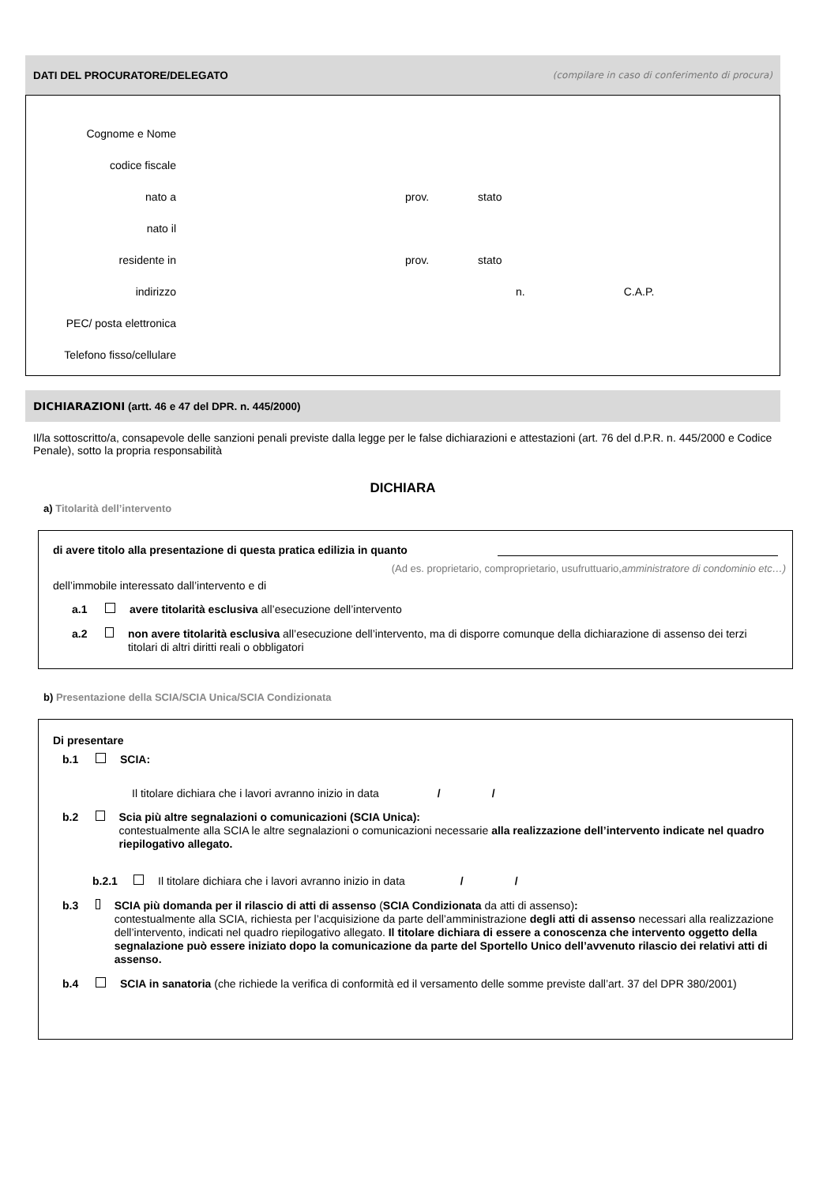DATI DEL PROCURATORE/DELEGATO (compilare in caso di conferimento di procura)
Cognome e Nome
codice fiscale
nato a prov. stato
nato il
residente in prov. stato
indirizzo n. C.A.P.
PEC/ posta elettronica
Telefono fisso/cellulare
DICHIARAZIONI (artt. 46 e 47 del DPR. n. 445/2000)
Il/la sottoscritto/a, consapevole delle sanzioni penali previste dalla legge per le false dichiarazioni e attestazioni (art. 76 del d.P.R. n. 445/2000 e Codice Penale), sotto la propria responsabilità
DICHIARA
a) Titolarità dell’intervento
di avere titolo alla presentazione di questa pratica edilizia in quanto
(Ad es. proprietario, comproprietario, usufruttuario,amministratore di condominio etc…)
dell’immobile interessato dall’intervento e di
a.1 avere titolarità esclusiva all’esecuzione dell’intervento
a.2 non avere titolarità esclusiva all’esecuzione dell’intervento, ma di disporre comunque della dichiarazione di assenso dei terzi titolari di altri diritti reali o obbligatori
b) Presentazione della SCIA/SCIA Unica/SCIA Condizionata
Di presentare
b.1 SCIA:
Il titolare dichiara che i lavori avranno inizio in data / /
b.2 Scia più altre segnalazioni o comunicazioni (SCIA Unica):
contestualmente alla SCIA le altre segnalazioni o comunicazioni necessarie alla realizzazione dell’intervento indicate nel quadro riepilogativo allegato.
b.2.1 Il titolare dichiara che i lavori avranno inizio in data / /
b.3 SCIA più domanda per il rilascio di atti di assenso (SCIA Condizionata da atti di assenso):
contestualmente alla SCIA, richiesta per l’acquisizione da parte dell’amministrazione degli atti di assenso necessari alla realizzazione dell’intervento, indicati nel quadro riepilogativo allegato. Il titolare dichiara di essere a conoscenza che intervento oggetto della segnalazione può essere iniziato dopo la comunicazione da parte del Sportello Unico dell’avvenuto rilascio dei relativi atti di assenso.
b.4 SCIA in sanatoria (che richiede la verifica di conformità ed il versamento delle somme previste dall’art. 37 del DPR 380/2001)